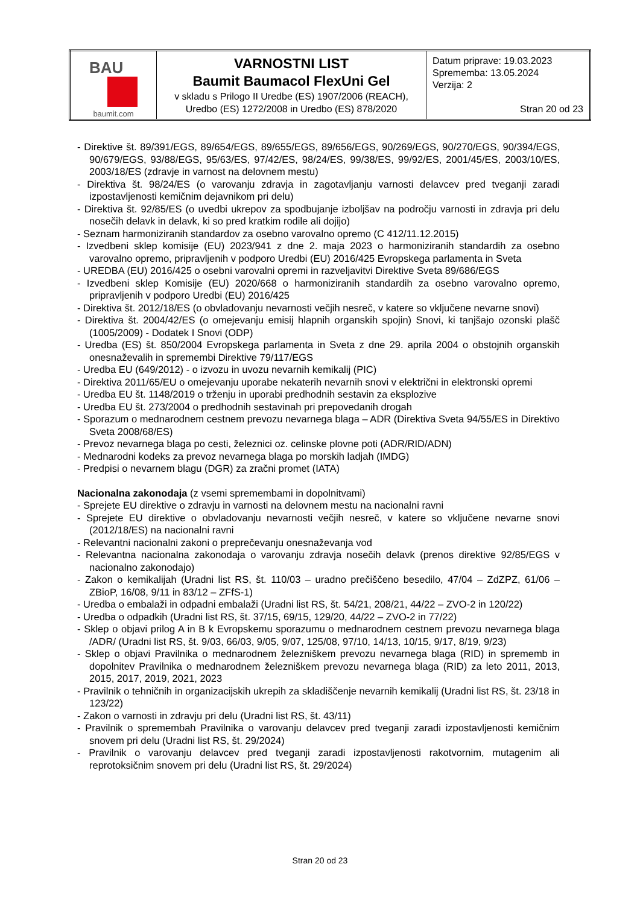| BAU baumit.com | VARNOSTNI LIST Baumit Baumacol FlexUni Gel v skladu s Prilogo II Uredbe (ES) 1907/2006 (REACH), Uredbo (ES) 1272/2008 in Uredbo (ES) 878/2020 | Datum priprave: 19.03.2023 Sprememba: 13.05.2024 Verzija: 2 Stran 20 od 23 |
- Direktive št. 89/391/EGS, 89/654/EGS, 89/655/EGS, 89/656/EGS, 90/269/EGS, 90/270/EGS, 90/394/EGS, 90/679/EGS, 93/88/EGS, 95/63/ES, 97/42/ES, 98/24/ES, 99/38/ES, 99/92/ES, 2001/45/ES, 2003/10/ES, 2003/18/ES (zdravje in varnost na delovnem mestu)
- Direktiva št. 98/24/ES (o varovanju zdravja in zagotavljanju varnosti delavcev pred tveganji zaradi izpostavljenosti kemičnim dejavnikom pri delu)
- Direktiva št. 92/85/ES (o uvedbi ukrepov za spodbujanje izboljšav na področju varnosti in zdravja pri delu nosečih delavk in delavk, ki so pred kratkim rodile ali dojijo)
- Seznam harmoniziranih standardov za osebno varovalno opremo (C 412/11.12.2015)
- Izvedbeni sklep komisije (EU) 2023/941 z dne 2. maja 2023 o harmoniziranih standardih za osebno varovalno opremo, pripravljenih v podporo Uredbi (EU) 2016/425 Evropskega parlamenta in Sveta
- UREDBA (EU) 2016/425 o osebni varovalni opremi in razveljavitvi Direktive Sveta 89/686/EGS
- Izvedbeni sklep Komisije (EU) 2020/668 o harmoniziranih standardih za osebno varovalno opremo, pripravljenih v podporo Uredbi (EU) 2016/425
- Direktiva št. 2012/18/ES (o obvladovanju nevarnosti večjih nesreč, v katere so vključene nevarne snovi)
- Direktiva št. 2004/42/ES (o omejevanju emisij hlapnih organskih spojin) Snovi, ki tanjšajo ozonski plašč (1005/2009) - Dodatek I Snovi (ODP)
- Uredba (ES) št. 850/2004 Evropskega parlamenta in Sveta z dne 29. aprila 2004 o obstojnih organskih onesnaževalih in spremembi Direktive 79/117/EGS
- Uredba EU (649/2012) - o izvozu in uvozu nevarnih kemikalij (PIC)
- Direktiva 2011/65/EU o omejevanju uporabe nekaterih nevarnih snovi v električni in elektronski opremi
- Uredba EU št. 1148/2019 o trženju in uporabi predhodnih sestavin za eksplozive
- Uredba EU št. 273/2004 o predhodnih sestavinah pri prepovedanih drogah
- Sporazum o mednarodnem cestnem prevozu nevarnega blaga – ADR (Direktiva Sveta 94/55/ES in Direktivo Sveta 2008/68/ES)
- Prevoz nevarnega blaga po cesti, železnici oz. celinske plovne poti (ADR/RID/ADN)
- Mednarodni kodeks za prevoz nevarnega blaga po morskih ladjah (IMDG)
- Predpisi o nevarnem blagu (DGR) za zračni promet (IATA)
Nacionalna zakonodaja (z vsemi spremembami in dopolnitvami)
- Sprejete EU direktive o zdravju in varnosti na delovnem mestu na nacionalni ravni
- Sprejete EU direktive o obvladovanju nevarnosti večjih nesreč, v katere so vključene nevarne snovi (2012/18/ES) na nacionalni ravni
- Relevantni nacionalni zakoni o preprečevanju onesnaževanja vod
- Relevantna nacionalna zakonodaja o varovanju zdravja nosečih delavk (prenos direktive 92/85/EGS v nacionalno zakonodajo)
- Zakon o kemikalijah (Uradni list RS, št. 110/03 – uradno prečiščeno besedilo, 47/04 – ZdZPZ, 61/06 – ZBioP, 16/08, 9/11 in 83/12 – ZFfS-1)
- Uredba o embalaži in odpadni embalaži (Uradni list RS, št. 54/21, 208/21, 44/22 – ZVO-2 in 120/22)
- Uredba o odpadkih (Uradni list RS, št. 37/15, 69/15, 129/20, 44/22 – ZVO-2 in 77/22)
- Sklep o objavi prilog A in B k Evropskemu sporazumu o mednarodnem cestnem prevozu nevarnega blaga /ADR/ (Uradni list RS, št. 9/03, 66/03, 9/05, 9/07, 125/08, 97/10, 14/13, 10/15, 9/17, 8/19, 9/23)
- Sklep o objavi Pravilnika o mednarodnem železniškem prevozu nevarnega blaga (RID) in sprememb in dopolnitev Pravilnika o mednarodnem železniškem prevozu nevarnega blaga (RID) za leto 2011, 2013, 2015, 2017, 2019, 2021, 2023
- Pravilnik o tehničnih in organizacijskih ukrepih za skladiščenje nevarnih kemikalij (Uradni list RS, št. 23/18 in 123/22)
- Zakon o varnosti in zdravju pri delu (Uradni list RS, št. 43/11)
- Pravilnik o spremembah Pravilnika o varovanju delavcev pred tveganji zaradi izpostavljenosti kemičnim snovem pri delu (Uradni list RS, št. 29/2024)
- Pravilnik o varovanju delavcev pred tveganji zaradi izpostavljenosti rakotvornim, mutagenim ali reprotoksičnim snovem pri delu (Uradni list RS, št. 29/2024)
Stran 20 od 23